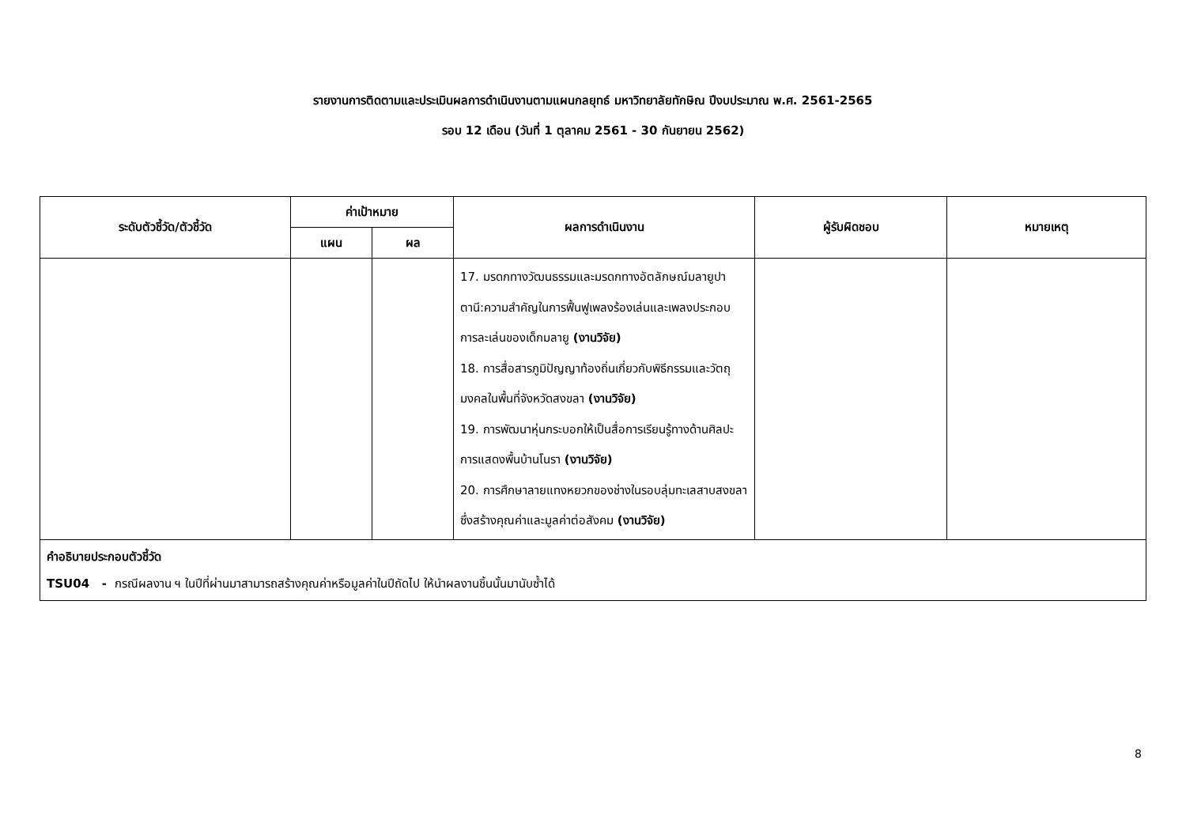รายงานการติดตามและประเมินผลการดำเนินงานตามแผนกลยุทธ์ มหาวิทยาลัยทักษิณ ปีงบประมาณ พ.ศ. 2561-2565
รอบ 12 เดือน (วันที่ 1 ตุลาคม 2561 - 30 กันยายน 2562)
| ระดับตัวชี้วัด/ตัวชี้วัด | ค่าเป้าหมาย | | ผลการดำเนินงาน | ผู้รับผิดชอบ | หมายเหตุ |
| --- | --- | --- | --- | --- | --- |
| | แผน | ผล | | | |
| | | | 17. มรดกทางวัฒนธรรมและมรดกทางอัตลักษณ์มลายูปาตานี:ความสำคัญในการฟื้นฟูเพลงร้องเล่นและเพลงประกอบการละเล่นของเด็กมลายู (งานวิจัย) 18. การสื่อสารภูมิปัญญาท้องถิ่นเกี่ยวกับพิธีกรรมและวัตถุมงคลในพื้นที่จังหวัดสงขลา (งานวิจัย) 19. การพัฒนาหุ่นกระบอกให้เป็นสื่อการเรียนรู้ทางด้านศิลปะการแสดงพื้นบ้านโนรา (งานวิจัย) 20. การศึกษาลายแทงหยวกของช่างในรอบลุ่มทะเลสาบสงขลา ซึ่งสร้างคุณค่าและมูลค่าต่อสังคม (งานวิจัย) | | |
| คำอธิบายประกอบตัวชี้วัด TSU04 - กรณีผลงาน ฯ ในปีที่ผ่านมาสามารถสร้างคุณค่าหรือมูลค่าในปีถัดไป ให้นำผลงานชิ้นนั้นมานับซ้ำได้ | | | | | |
8